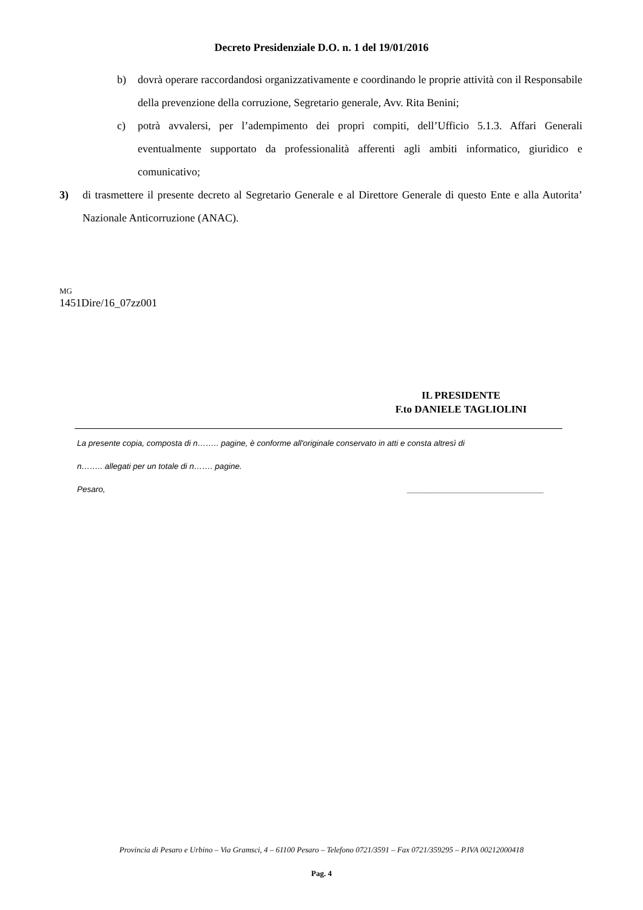Decreto Presidenziale D.O. n. 1 del 19/01/2016
b) dovrà operare raccordandosi organizzativamente e coordinando le proprie attività con il Responsabile della prevenzione della corruzione, Segretario generale, Avv. Rita Benini;
c) potrà avvalersi, per l’adempimento dei propri compiti, dell’Ufficio 5.1.3. Affari Generali eventualmente supportato da professionalità afferenti agli ambiti informatico, giuridico e comunicativo;
3) di trasmettere il presente decreto al Segretario Generale e al Direttore Generale di questo Ente e alla Autorita’ Nazionale Anticorruzione (ANAC).
MG
1451Dire/16_07zz001
IL PRESIDENTE
F.to DANIELE TAGLIOLINI
La presente copia, composta di n…….. pagine, è conforme all'originale conservato in atti e consta altresì di
n…….. allegati per un totale di n……. pagine.
Pesaro, ______________________________
Provincia di Pesaro e Urbino – Via Gramsci, 4 – 61100 Pesaro – Telefono 0721/3591 – Fax 0721/359295 – P.IVA 00212000418
Pag. 4